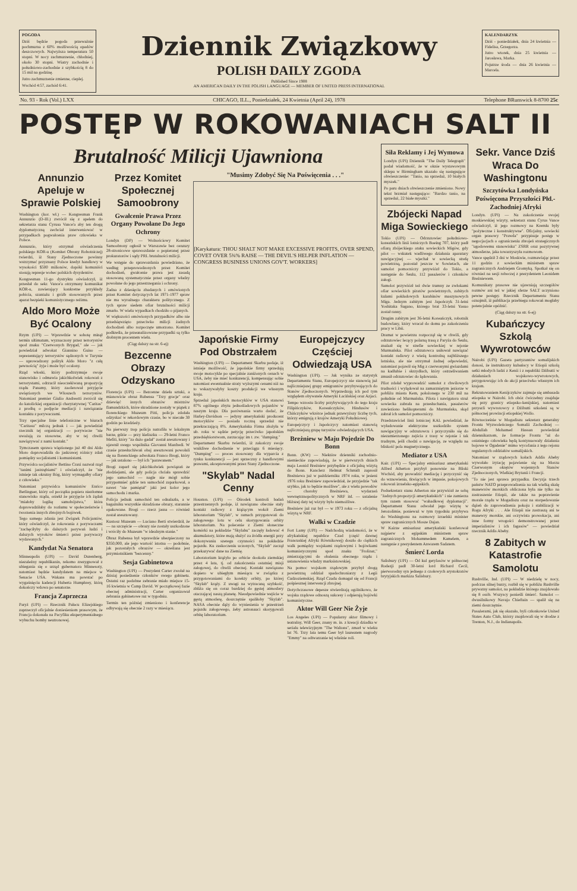POGODA
Dziś będzie pogoda przeważnie pochmurna z 60% możliwością opadów deszczowych. Najwyższa temperatura 50 stopni. W nocy zachmurzenie, chłodniej, około 30 stopni. Wiatry zachodnie i południowo-zachodnie z szybkością 8 do 15 mil na godzinę.
Jutro zachmurzenie zmienne, cieplej.
Wschód 4:57, zachód 6:41.
Dziennik Związkowy
POLISH DAILY ZGODA
Published Since 1908
AN AMERICAN DAILY IN THE POLISH LANGUAGE — MEMBER OF UNITED PRESS INTERNATIONAL
KALENDARZYK
Dziś - poniedziałek, dnia 24 kwietnia — Fidelisa, Grzegorza.
Jutro wtorek, dnia 25 kwietnia — Jarosława, Marka.
Pojutrze środa — dnia 26 kwietnia — Marcela.
No. 93 - Rok (Vol.) LXX CHICAGO, ILL., Poniedziałek, 24 Kwietnia (April 24), 1978 Telephone BRunswick 8-8700 25c
POSTĘP W ROKOWANIACH SALT II
Brutalność Milicji Ujawniona
Annunzio Apeluje w Sprawie Polskiej
Washington (kor. wł.) — Kongresman Frank Annunzio (D-Ill.) zwrócił się z apelem do sekretarza stanu Cyrusa Vance'a aby ten drogą dyplomatyczną zechciał interweniować w przypadkach pogwałcenia praw człowieka w Polsce.
Annunzio, który otrzymał oświadczenia polskiego KOR-u (Komitet Obrony Robotniczej) twierdzi, iż Stany Zjednoczone powinny wstrzymać przyznany Polsce kredyt handlowy w wysokości $500 milionów, dopóki komuniści stosują represje wobec polskich dysydentów.
Kongresman 11-go dystryktu oświadczył, iż przesłał do sekr. Vance'a otrzymany komunikat KOR-u, zawierający konkretne przykłady pobicia, szantażu i gróźb stosowanych przez aparat bezpieki komunistycznego reżimu.
Aldo Moro Może Być Ocalony
Rzym (UPI) — Wprawdzie w sobotę minął termin ultimatum, wyznaczony przez terrorystów spod znaku "Czerwonych Brygad," ale — jak powiedział adwokat Giannino Guiso — reprezentujący terrorystów sądzonych w Turynie — uprowadzony polityk Aldo Moro "z całą pewnością" żyje i może być ocalony.
Rząd włoski, który podtrzymuje swoje stanowisko i odmawia jakichkolwiek rokowań z terrorystami, odrzucił nieoczekiwaną propozycję rządu Panamy, który zaoferował przyjęcie uwięzionych we Włoszech terrorystów. Natomiast premier Giulio Andreotti zwrócił się do katolickiej organizacji charytatywnej "Caritas" z prośbą o podjęcie mediacji i nawiązanie kontaktu z porywaczami.
Trzy specjalne linie telefoniczne w biurach "Caritasu" milczą jednak i — jak powiedział rzecznik tej organizacji — porywacze "nie uważają za stosowne, aby w tej chwili nawiązywać z nami kontakt."
Tymczasem sprawa więzionego już 40 dni Aldo Moro doprowadziła do jaskrawej różnicy zdań pomiędzy socjalistami i komunistami.
Przywódca socjalistów Bettino Craxi nazwał rząd "tanimi jastrzębiami" i oświadczył, że "nie istnieje tak okrutny Bóg, który wymagałby ofiary z człowieka."
Natomiast przywódca komunistów Enrico Berlinguer, który od początku popiera niezłomne stanowisko rządu, orzekł że przyjęcie ich żądań "miałoby logikę samobójstwa," która doprowadziłaby do rozłamu w społeczeństwie i tworzenia innych zbrojnych bojówek.
Tego samego zdania jest Związek Policjantów, który oświadczył, że rokowania z porywaczami "zachęciłyby do dalszych porywań ludzi i dalszych wyroków śmierci przez porywaczy wydawanych."
Kandydat Na Senatora
Minneapolis (UPI) — David Durenberg, niezależny republikanin, rekomo zrezygnował z ubiegania się o urząd gubernatora Minnesoty, natomiast będzie kandydatem na miejsce w Senacie USA. Wakans ma powstać po wygaśnięciu kadencji Huberta Humphrey, którą dokończy wdowa po senatorze.
Francja Zaprzecza
Paryż (UPI) — Rzecznik Pałacu Elizejskiego zaprzeczył oficjalnie doniesieniom prasowym, że Francja dokonała na Pacyfiku eksperymentalnego wybuchu bomby neutronowej.
Przez Komitet Społecznej Samoobrony
Gwałcenie Prawa Przez Organy Powołane Do Jego Ochrony
Londyn (DP) — Wolnościowy Komitet Samoobrony ogłosił w Warszawie bez cenzury 28-stronicowe sprawozdanie o popieranej przez prokuratorów i sądy PRL brutalności milicji.
We wstępie do sprawozdania powiedziano, że według przeprowadzonych przez Komitet dochodzeń, gwałcenie prawa jest zasadą stosowaną systematycznie przez organy władzy powołane do jego przestrzegania i ochrony.
Żadna z dziesięciu zbadanych i omówionych przez Komitet dotyczących lat 1971-1977 spraw nie ma wyraźnego charakteru politycznego. Z tych spraw siedem ofiar brutalności milicji zmarło. W wielu wypadkach chodziło o pijanych.
W większości omówionych przypadków albo nie przedsięwzięto przeciwko milicji żadnych dochodzeń albo rozpoczęte umorzono. Komitet podkreśla, że przeanalizowane przypadki są tylko drobnym procentem wielu.
(Ciąg dalszy na str. 6-ej)
Bezcenne Obrazy Odzyskano
Florencja (UPI) — Bezcenne dzieła sztuki, a mianowicie obraz Rubensa "Trzy gracje" oraz dziewięć innych obrazów mistrzów flamandzkich, które skradzione zostały w piątek z florenckiego Muzeum Pitti, policja zdołała odzyskać w rekordowym czasie, bo w niecałe 30 godzin po kradzieży.
Na pierwszy trop policja natrafiła w lokalnym barze, gdzie — przy kieliszku — 29-letni Franco Mefiti, który "za dużo gadał" został aresztowany i ujawnił swego wspólnika Giovanni Manfredi. W czasie przesłuchiwań obaj aresztowani powołali się na florenckiego adwokata Franco Brogi, który — jak ustalono — był ich "parawanem."
Brogi zaparł się jakichkolwiek powiązań ze złodziejami, ale gdy policja chciała sprawdzić jego samochód — nagle nie mógł sobie przypomnieć gdzie ten samochód zaparkował, a nawet "nie pamiętał" jaki jest kolor jego samochodu i marka.
Policja jednak samochód ten odnalazła, a w bagażniku wszystkie skradzione obrazy, starannie opakowane. Brogi — rzecz jasna — również został aresztowany.
Kustosz Muzeum — Luciano Berti stwierdził, że — na szczęście — obrazy nie zostały uszkodzone i wróciły do Muzeum "w idealnym stanie."
Obraz Rubensa był wprawdzie ubezpieczony na $350,000, ale jego wartość istotna — podobnie, jak pozostałych obrazów — określana jest przymiotnikiem "bezcenny."
Sesja Gabinetowa
Washington (UPI) — Prezydent Carter zwołał na dzisiaj posiedzenie członków swego gabinetu. Ostatni raz podobne zebranie miało miejsce 15-16 kwietnia w Camp David. W początkowej fazie obecnej administracji, Carter organizował zebrania gabinetowe raz w tygodniu.
Termin ten później zmieniono i konferencje odbywają się obecnie 2 razy w miesiącu.
"Musimy Zdobyć Się Na Poświęcenia . . ."
[Karykatura: THOU SHALT NOT MAKE EXCESSIVE PROFITS, OVER SPEND, COVET OVER 5¾% RAISE — THE DEVIL'S HELPER INFLATION — CONGRESS BUSINESS UNIONS GOV'T. WORKERS]
Japońskie Firmy Pod Obstrzałem
Washington (UPI) — Departament Skarbu podaje, iż istnieje możliwość, że japońskie firmy sprzedają swoje motocykle po specjalnie zaniżonych cenach w USA, żeby nie mieć konkurencji, kompensując sobie natomiast ewentualnie straty wyższymi cenami niż na to wskazywałyby koszty produkcji we własnym kraju.
Sprzedaż japońskich motocyklów w USA stanowi 87% ogólnego zbytu jednośladowych pojazdów w naszym kraju. Dla porównania warto dodać, że Harley-Davidson — jedyny amerykański producent motocyklów — posiada roczną sprzedaż nie przekraczającą 8%. Amerykańska Firma złożyła w ub. roku w sądzie petycję przeciwko japońskim przedsiębiorstwom, zarzucając im t. zw. "dumping."
Departament Skarbu twierdzi, iż zakończy swoje wnikliwe dochodzenie w przeciągu 6 miesięcy. "Dumping" — proces stosowany dla wyparcia z rynku konkurencji — jest sprzeczny z handlowymi prawami, akceptowanymi przez Stany Zjednoczone.
"Skylab" Nadal Cenny
Houston. (UPI) — Ośrodek kontroli badań przestrzennych podaje, iż nawiązano obecnie stały kontakt radiowy z krążącym wokół Ziemi laboratorium "Skylab", w ramach przygotowań do załogowego lotu w celu skorygowania orbity laboratorium. Na polecenie z Ziemi słoneczne komórki na pokładzie "Skylabu" zaczęły ładować 4 akumulatory, które mają służyć za źródła energii przy dokonywaniu szeregu czynności na pokładzie pojazdu. Ku zaskoczeniu uczonych, "Skylab" zaczął przekazywać dane na Ziemię.
Laboratorium krążyło po orbicie dookoła ziemskiej przez 4 lata, tj. od zakończenia ostatniej misji załogowej, do chwili obecnej. Kontakt nawiązano dopiero w ubiegłym miesiącu w związku z przygotowaniami do korekty orbity, po której "Skylab" krąży. Z uwagi na wytracaną szybkość, zbliża się on coraz bardziej do gęstej atmosfery otaczającej naszą planetę. Nieodpowiednie wejście w gęstą atmosferę, doszczętnie spaliłoby "Skylab". NASA obecnie dąży do wyniesienia w przestrzeń pojazdu załogowego, żeby astronauci skorygowali orbitę laboratorium.
Europejczycy Częściej Odwiedzają USA
Washington (UPI). — Jak wynika ze statystyk Departamentu Stanu, Europejczycy nie stanowią już najliczniejszej grupy emigrantów przybywających do Stanów Zjednoczonych. Wyprzedzają ich pod tym względem obywatele Ameryki Łacińskiej oraz Azjaci.
Tempo wzrostu liczby przybywających do tego kraju Filipińczyków, Koreańczyków, Hindusów i Chińczyków wkrótce jednak przewyższy liczbę tych, którzy emigrują z krajów Ameryki Południowej.
Europejczycy i Japończycy natomiast stanowią najliczniejszą grupę turystów odwiedzających USA.
Breżniew w Maju Pojedzie Do Bonn
Bonn. (KW) — Niektóre dzienniki zachodnio-niemieckie zapowiadają, że w pierwszych dniach maja Leonid Breżniew przybędzie z oficjalną wizytą do Bonn. Kanclerz Helmut Schmidt zaprosił Breżniewa już w październiku 1974 roku, w jesieni 1976 roku Breżniew zapowiedział, że przyjedzie "tak szybko, jak to będzie możliwe", ale z wielu powodów — choroby Breżniewa, wydarzeń wewnętrznopolitycznych w NRF itd. — ustalenie bliższej daty tej wizyty było niemożliwe.
Breżniew już raz był — w 1973 roku — z oficjalną wizytą w NRF.
Walki w Czadzie
Fort Lamy (UPI) — Nadchodzą wiadomości, że w afrykańskiej republice Czad (część dawnej Francuskiej Afryki Równikowej) doszło do ciężkich walk pomiędzy wojskami rządowymi i bojówkami komunistycznymi spod znaku "Frolinat," zmierzającymi do obalenia obecnego rządu i ustanowienia władzy marksistowskiej.
Na pomoc wojskom rządowym przybył drogą powietrzną oddział spadochroniarzy z Legii Cudzoziemskiej. Rząd Czadu domagał się od Francji pośpiesznej interwencji zbrojnej.
Dotychczasowe depesze stwierdzają ogólnikowo, że wojska rządowe odnoszą sukcesy i odpierają bojówki komunistyczne.
Aktor Will Geer Nie Żyje
Los Angeles (UPI) — Popularny aktor filmowy i teatralny, Will Geer, znany m. in. z kreacji dziadka w serialu telewizyjnym "The Waltons", zmarł w wieku lat 76. Trzy lata temu Geer był laureatem nagrody "Emmy" na odtwarzanie tej właśnie roli.
Siła Reklamy i Jej Wymowa
Londyn (UPI) Dziennik "The Daily Telegraph" podał wiadomość, że w oknie wystawowym sklepu w Birmingham ukazało się następujące obwieszczenie: "Tanio, na sprzedaż, 10 białych myszek."
Po paru dniach obwieszczenie zmieniono. Nowy tekst brzmiał następująco: "Bardzo tanio, na sprzedaż, 22 białe myszki."
Zbójecki Napad Miga Sowieckiego
Tokio (UPI) — Odrzutowiec południowo-koreańskich linii lotniczych Boeing 707, który padł ofiarą zbójeckiego ataku sowieckich Migów, gdy pilot — wskutek wadliwego działania aparatury nawigacyjnej — wjechał w sowiecką strefę powietrzną, pozostał jeszcze w Sowietach, ale samolot pomocniczy przywiózł do Tokio, a następnie do Seulu, 112 pasażerów i członków załogi.
Samolot przywiózł też dwie trumny ze zwłokami ofiar sowieckich piratów powietrznych, zabitych kulami pokładowych karabinów maszynowych Miga. Jednym zabitym jest Japończyk 31-letni Yoshitaka Sugano, którego brat 33-letni Yasuo został ranny.
Drugim zabitym jest 36-letni Koreańczyk, robotnik budowlany, który wracał do domu po zakończeniu pracy w Libii.
Dramat w powietrzu rozpoczął się w chwili, gdy odrzutowiec lecący polarną trasą z Paryża do Seulu, znalazł się w strefie sowieckiej w rejonie Murmańska. Pilot odrzutowca usiłował nawiązać kontakt radiowy z wieżą kontrolną najbliższego lotniska, ale nie otrzymał żadnej odpowiedzi, natomiast pojawił się Mig z czerwonymi gwiazdami na kadłubie i skrzydłach, który ostrzeliwaniem zmusił odrzutowiec do lądowania.
Pilot zdołał wyprowadzić samolot z chwilowych trudności i wylądował na zamarzniętym jeziorze w pobliżu miasta Kem, położonego w 230 mil na południe od Murmańska. Pilota i nawigatora straż sowiecka zabrała na przesłuchania, pasażerów zawieziono helikopterami do Murmańska, skąd zabrał ich samolot pomocniczy.
Przedstawiciel linii lotniczej KAL powiedział, że wyładowanie elektryczne uszkodziło system nawigacyjny w odrzutowcu i przyczyniło się do niezamierzonego zejścia z trasy w rejonie i tak trudnym, jeśli chodzi o nawigację, ze względu na bliskość pola magnetycznego.
Mediator z USA
Kair. (UPI) — Specjalny emisariusz amerykański Alfred Atherton przybył ponownie na Bliski Wschód, aby prowadzić mediację i przyczynić się do wznowienia, tkwiących w impasie, pokojowych rokowań izraelsko-egipskich.
Podsekretarz stanu Atherton nie przywiózł ze sobą "żadnych propozycji amerykańskich" i nie zamierza tym razem stosować "wahadłowej dyplomacji". Departament Stanu odwołał jego wizytę w Jerozolimie, ponieważ w tym tygodniu przybywa do Washingtonu na rozmowy izraelski minister spraw zagranicznych Mosze Dajan.
W Kairze emisariusz amerykański konferował najpierw z egipskim ministrem spraw zagranicznych Mohammedem Kamelem, a następnie z prezydentem Anwarem Sadatem.
Śmierć Lorda
Salisbury (UPI) — Od kul gerylasów w północnej Rodezji padł 30-letni lord Richard Cecil, pierworodny syn jednego z czołowych arystokratów brytyjskich markiza Salisbury.
Sekr. Vance Dziś Wraca Do Washingtonu
Szczytówka Londyńska Poświęcona Przyszłości Płd.-Zachodniej Afryki
Londyn. (UPI) — Na zakończenie swojej moskiewskiej wizyty, sekretarz stanu Cyrus Vance oświadczył, iż jego rozmowy na Kremlu były "pożyteczne i konstruktywne". Oficjalny, sowiecki organ prasowy "Prawda" przypisuje postęp w negocjacjach o ograniczeniu zbrojeń strategicznych "ugodowemu stanowisku" ZSRR oraz pozytywnej atmosferze, jaka towarzyszyła rozmowom.
Vance spędził 3 dni w Moskwie, rozmawiając przez 11 godzin z sowieckim ministrem spraw zagranicznych Andriejem Gromyką. Spotkał się on również na sesji roboczej z prezydentem Leonidem Breżniewem.
Komunikaty prasowe nie ujawniają szczegółów rozmów ani też w jakiej sferze SALT uczyniono pewne postępy. Rzecznik Departamentu Stanu oznajmił, iż publikacja przebiegu rokowań mogłaby potencjalnie opóźnić.
(Ciąg dalszy na str. 6-ej)
Kubańczycy Szkolą Wywrotowców
Nairobi (UPI) Gazeta partyzantów somalijskich donosi, że instruktorzy kubańscy w Etiopii szkolą setki młodych ludzi z Kenii i z republiki Dżibutti w działaniach wojskowo-wywrotowych, przygotowując ich do akcji przeciwko własnym ich krajom.
Rekrutowaniem Kenijczyków zajmuje się ambasada etiopska w Nairobi. Ich obóz ćwiczebny znajduje się przy granicy etiopsko-kenijskiej, natomiast przyszli wywrotowcy z Dżibutti szkoleni są w północnej prowincji etiopskiej Wollo.
Równocześnie w Mogadiszu sekretarz generalny Frontu Wyzwoleńczego Somalii Zachodniej — Abdullah Mohamed Hassan powiedział dziennikarzom, że formacje Frontu "aż do ostatniego człowieka będą kontynuowały działania bojowe w Ogadenie" mimo wycofania z tego rejonu regularnych oddziałów somalijskich.
Natomiast w rządowych kołach Addis Abeby wywołało irytację pojawienie się na Morzu Czerwonym okrętów wojennych Stanów Zjednoczonych, Wielkiej Brytanii i Francji.
"To nie jest sprawa przypadku. Decyzja trzech państw NATO przeprowadzenia na tak wielką skalę manewrów morskich obliczona była nie tylko na zastraszenie Etiopii, ale także na poprawienie morale rządu w Mogadiszu oraz na storpedowanie dążeń do zaprowadzenia pokoju i stabilizacji w Rogu Afryki . . . Ale Etiopii nie zastraszą ani te manewry morskie, ani oczywista prowokacja, ani inne formy wrogości demonstrowanej przez imperialistów i ich fagasów" — powiedział rzecznik Addis Abeby.
8 Zabitych w Katastrofie Samolotu
Rushville, Ind. (UPI) — W niedzielę w nocy, podczas silnej burzy, rozbił się w pobliżu Rushville prywatny samolot, na pokładzie którego znajdowało się 8 osób. Wszyscy ponieśli śmierć. Samolot — dwusilnikowy Navajo Chieftain — spalił się na ziemi doszczętnie.
Pasażerami, jak się okazało, byli członkowie United States Auto Club, którzy znajdowali się w drodze z Trenton, N.J., do Indianapolis.